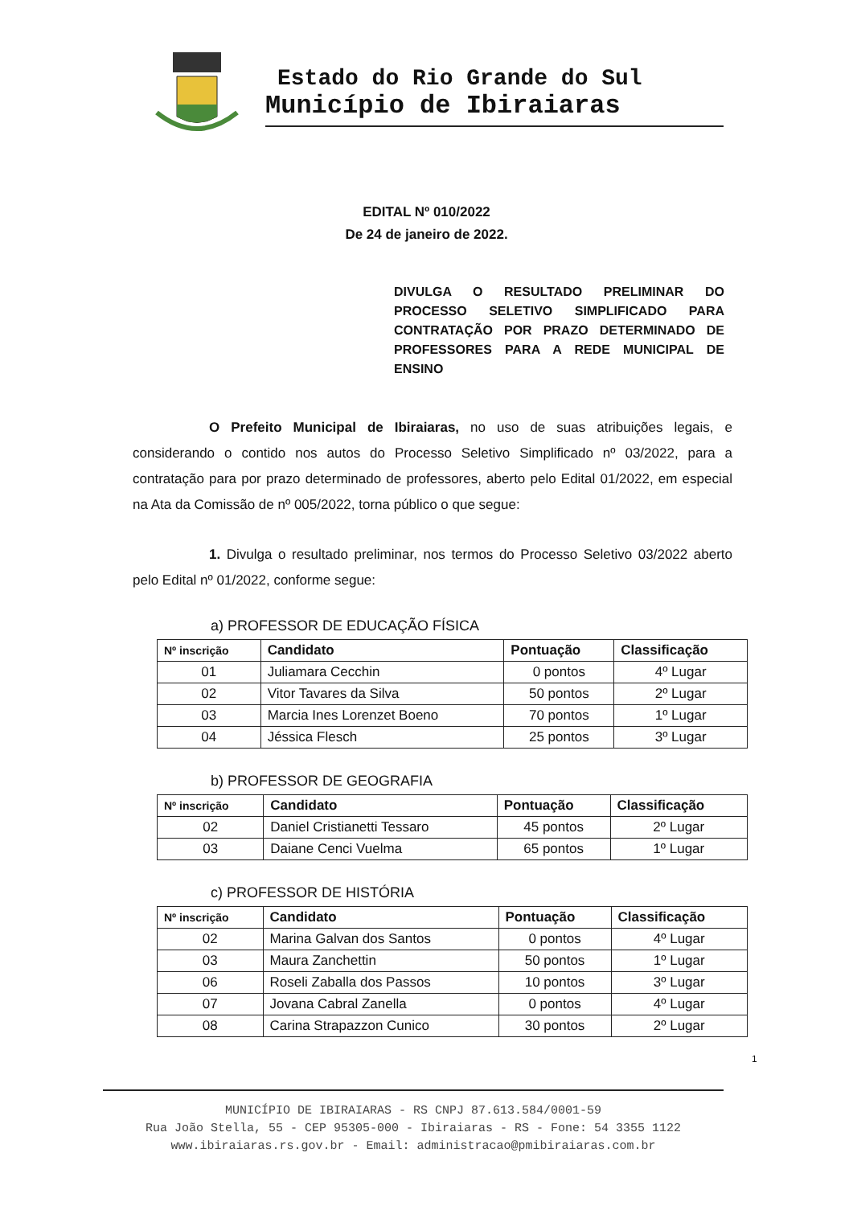Estado do Rio Grande do Sul
Município de Ibiraiaras
EDITAL Nº 010/2022
De 24 de janeiro de 2022.
DIVULGA O RESULTADO PRELIMINAR DO PROCESSO SELETIVO SIMPLIFICADO PARA CONTRATAÇÃO POR PRAZO DETERMINADO DE PROFESSORES PARA A REDE MUNICIPAL DE ENSINO
O Prefeito Municipal de Ibiraiaras, no uso de suas atribuições legais, e considerando o contido nos autos do Processo Seletivo Simplificado nº 03/2022, para a contratação para por prazo determinado de professores, aberto pelo Edital 01/2022, em especial na Ata da Comissão de nº 005/2022, torna público o que segue:
1. Divulga o resultado preliminar, nos termos do Processo Seletivo 03/2022 aberto pelo Edital nº 01/2022, conforme segue:
a) PROFESSOR DE EDUCAÇÃO FÍSICA
| Nº inscrição | Candidato | Pontuação | Classificação |
| --- | --- | --- | --- |
| 01 | Juliamara Cecchin | 0 pontos | 4º Lugar |
| 02 | Vitor Tavares da Silva | 50 pontos | 2º Lugar |
| 03 | Marcia Ines Lorenzet Boeno | 70 pontos | 1º Lugar |
| 04 | Jéssica Flesch | 25 pontos | 3º Lugar |
b) PROFESSOR DE GEOGRAFIA
| Nº inscrição | Candidato | Pontuação | Classificação |
| --- | --- | --- | --- |
| 02 | Daniel Cristianetti Tessaro | 45 pontos | 2º Lugar |
| 03 | Daiane Cenci Vuelma | 65 pontos | 1º Lugar |
c) PROFESSOR DE HISTÓRIA
| Nº inscrição | Candidato | Pontuação | Classificação |
| --- | --- | --- | --- |
| 02 | Marina Galvan dos Santos | 0 pontos | 4º Lugar |
| 03 | Maura Zanchettin | 50 pontos | 1º Lugar |
| 06 | Roseli Zaballa dos Passos | 10 pontos | 3º Lugar |
| 07 | Jovana Cabral Zanella | 0 pontos | 4º Lugar |
| 08 | Carina Strapazzon Cunico | 30 pontos | 2º Lugar |
1
MUNICÍPIO DE IBIRAIARAS - RS CNPJ 87.613.584/0001-59
Rua João Stella, 55 - CEP 95305-000 - Ibiraiaras - RS - Fone: 54 3355 1122
www.ibiraiaras.rs.gov.br - Email: administracao@pmibiraiaras.com.br